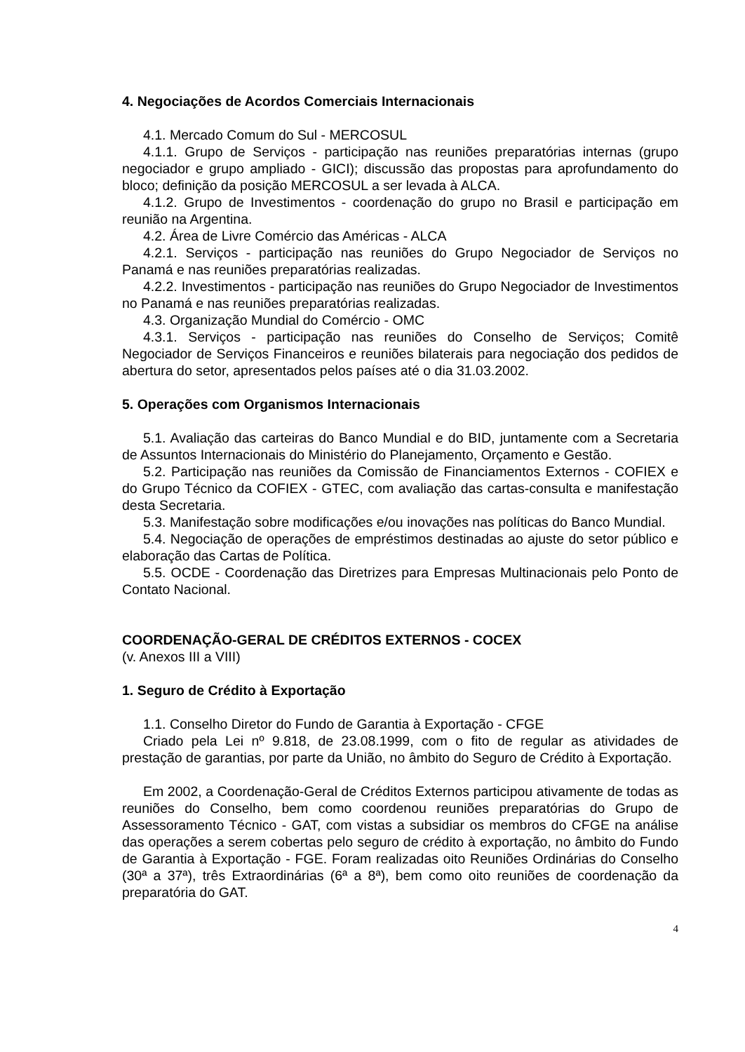4. Negociações de Acordos Comerciais Internacionais
4.1. Mercado Comum do Sul - MERCOSUL
4.1.1. Grupo de Serviços - participação nas reuniões preparatórias internas (grupo negociador e grupo ampliado - GICI); discussão das propostas para aprofundamento do bloco; definição da posição MERCOSUL a ser levada à ALCA.
4.1.2. Grupo de Investimentos - coordenação do grupo no Brasil e participação em reunião na Argentina.
4.2. Área de Livre Comércio das Américas - ALCA
4.2.1. Serviços - participação nas reuniões do Grupo Negociador de Serviços no Panamá e nas reuniões preparatórias realizadas.
4.2.2. Investimentos - participação nas reuniões do Grupo Negociador de Investimentos no Panamá e nas reuniões preparatórias realizadas.
4.3. Organização Mundial do Comércio - OMC
4.3.1. Serviços - participação nas reuniões do Conselho de Serviços; Comitê Negociador de Serviços Financeiros e reuniões bilaterais para negociação dos pedidos de abertura do setor, apresentados pelos países até o dia 31.03.2002.
5. Operações com Organismos Internacionais
5.1. Avaliação das carteiras do Banco Mundial e do BID, juntamente com a Secretaria de Assuntos Internacionais do Ministério do Planejamento, Orçamento e Gestão.
5.2. Participação nas reuniões da Comissão de Financiamentos Externos - COFIEX e do Grupo Técnico da COFIEX - GTEC, com avaliação das cartas-consulta e manifestação desta Secretaria.
5.3. Manifestação sobre modificações e/ou inovações nas políticas do Banco Mundial.
5.4. Negociação de operações de empréstimos destinadas ao ajuste do setor público e elaboração das Cartas de Política.
5.5. OCDE - Coordenação das Diretrizes para Empresas Multinacionais pelo Ponto de Contato Nacional.
COORDENAÇÃO-GERAL DE CRÉDITOS EXTERNOS - COCEX
(v. Anexos III a VIII)
1. Seguro de Crédito à Exportação
1.1. Conselho Diretor do Fundo de Garantia à Exportação - CFGE
Criado pela Lei nº 9.818, de 23.08.1999, com o fito de regular as atividades de prestação de garantias, por parte da União, no âmbito do Seguro de Crédito à Exportação.
Em 2002, a Coordenação-Geral de Créditos Externos participou ativamente de todas as reuniões do Conselho, bem como coordenou reuniões preparatórias do Grupo de Assessoramento Técnico - GAT, com vistas a subsidiar os membros do CFGE na análise das operações a serem cobertas pelo seguro de crédito à exportação, no âmbito do Fundo de Garantia à Exportação - FGE. Foram realizadas oito Reuniões Ordinárias do Conselho (30ª a 37ª), três Extraordinárias (6ª a 8ª), bem como oito reuniões de coordenação da preparatória do GAT.
4